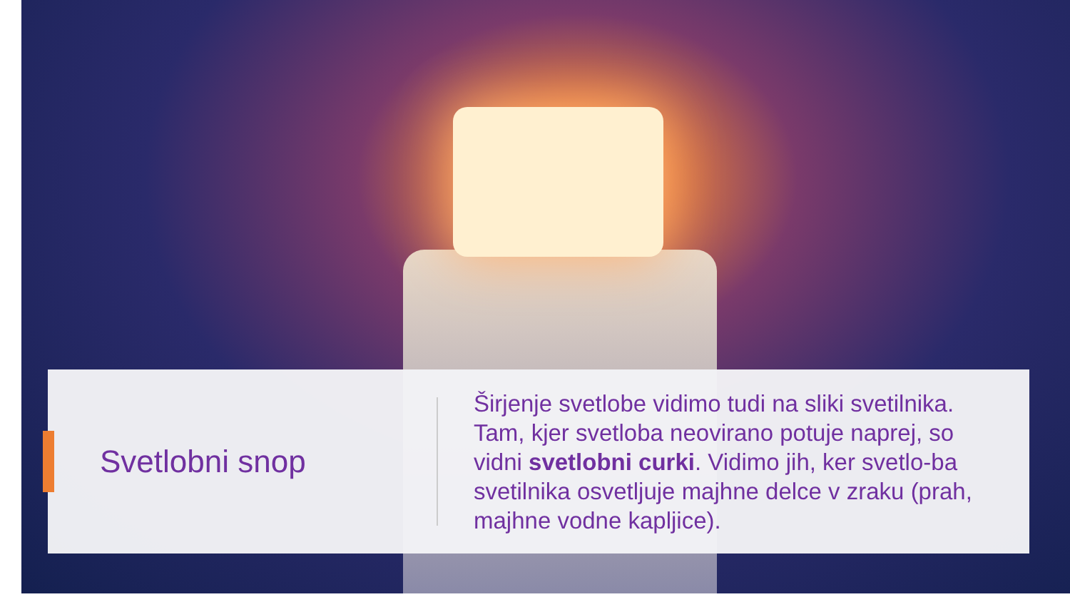Svetlobni snop
Širjenje svetlobe vidimo tudi na sliki svetilnika. Tam, kjer svetloba neovirano potuje naprej, so vidni svetlobni curki. Vidimo jih, ker svetlo-ba svetilnika osvetljuje majhne delce v zraku (prah, majhne vodne kapljice).